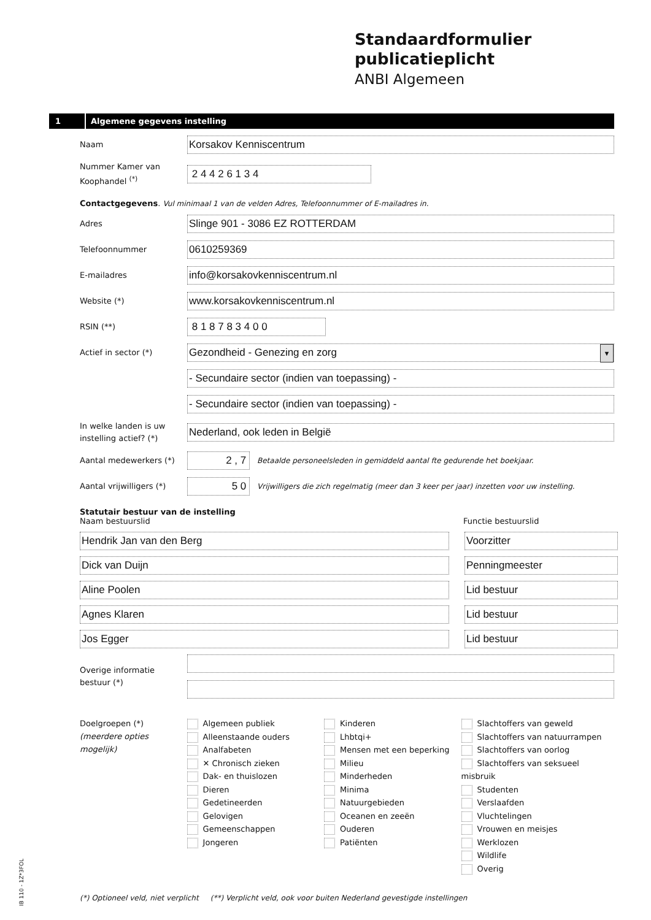Standaardformulier publicatieplicht
ANBI Algemeen
1
Algemene gegevens instelling
Naam
Korsakov Kenniscentrum
Nummer Kamer van Koophandel <sup>(*)</sup>
2 4 4 2 6 1 3 4
Contactgegevens. Vul minimaal 1 van de velden Adres, Telefoonnummer of E-mailadres in.
Adres
Slinge 901 - 3086 EZ ROTTERDAM
Telefoonnummer
0610259369
E-mailadres
info@korsakovkenniscentrum.nl
Website (*)
www.korsakovkenniscentrum.nl
RSIN (**)
8 1 8 7 8 3 4 0 0
Actief in sector (*)
Gezondheid - Genezing en zorg ▼
- Secundaire sector (indien van toepassing) -
- Secundaire sector (indien van toepassing) -
In welke landen is uw instelling actief? (*)
Nederland, ook leden in België
Aantal medewerkers (*)
2 , 7
Betaalde personeelsleden in gemiddeld aantal fte gedurende het boekjaar.
Aantal vrijwilligers (*)
5 0
Vrijwilligers die zich regelmatig (meer dan 3 keer per jaar) inzetten voor uw instelling.
Statutair bestuur van de instelling
Naam bestuurslid Functie bestuurslid
Hendrik Jan van den Berg Voorzitter
Dick van Duijn Penningmeester
Aline Poolen Lid bestuur
Agnes Klaren Lid bestuur
Jos Egger Lid bestuur
Overige informatie bestuur (*)
Doelgroepen (*)
(meerdere opties mogelijk)
Algemeen publiek
Alleenstaande ouders
Analfabeten
✕ Chronisch zieken
Dak- en thuislozen
Dieren
Gedetineerden
Gelovigen
Gemeenschappen
Jongeren
Kinderen
Lhbtqi+
Mensen met een beperking
Milieu
Minderheden
Minima
Natuurgebieden
Oceanen en zeeën
Ouderen
Patiënten
Slachtoffers van geweld
Slachtoffers van natuurrampen
Slachtoffers van oorlog
Slachtoffers van seksueel misbruik
Studenten
Verslaafden
Vluchtelingen
Vrouwen en meisjes
Werklozen
Wildlife
Overig
(*) Optioneel veld, niet verplicht (**) Verplicht veld, ook voor buiten Nederland gevestigde instellingen
IB 110 - 1Z*3FOL